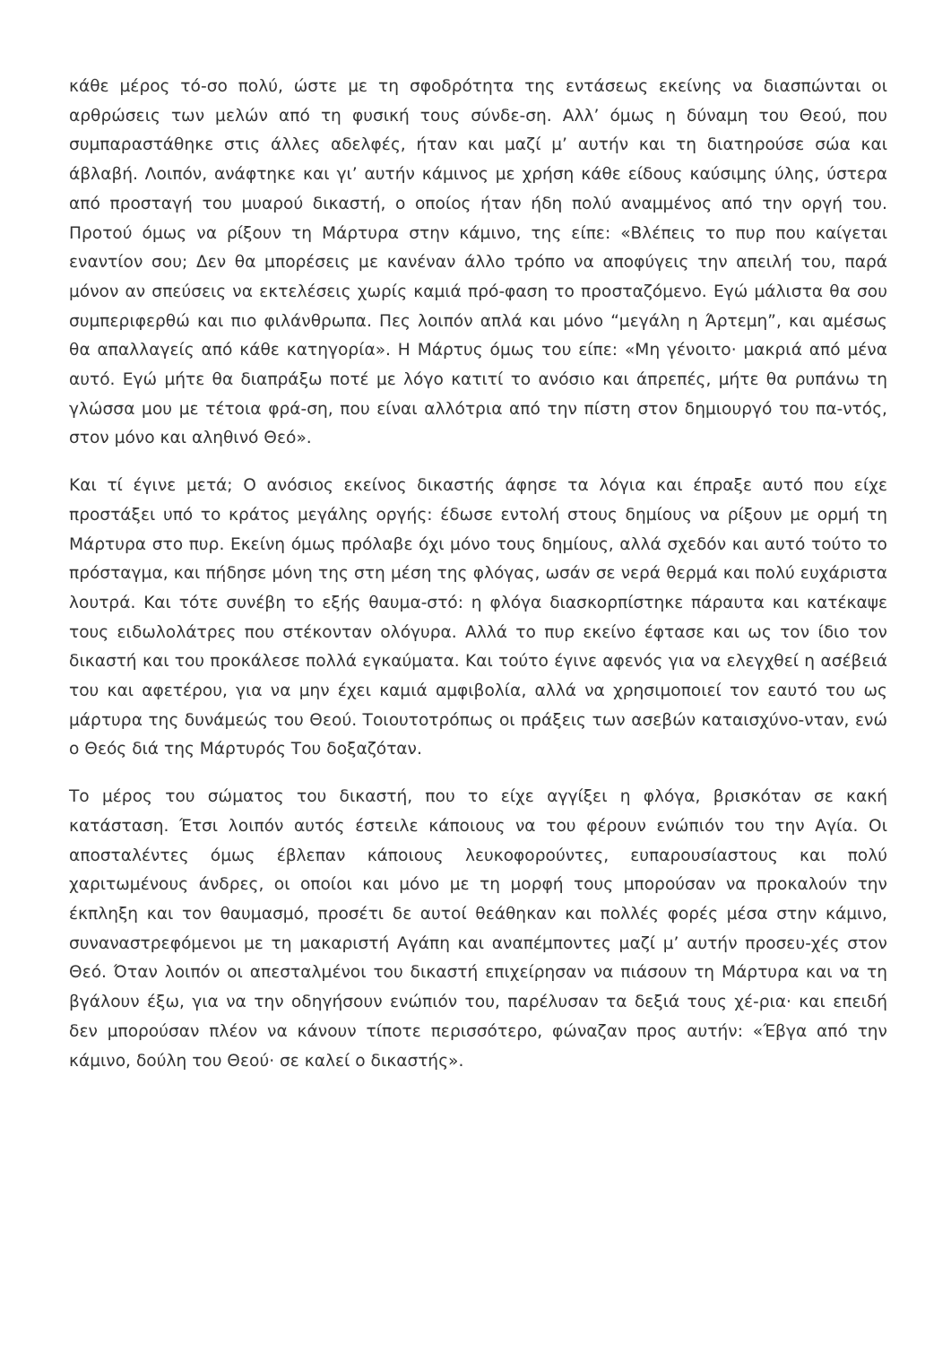κάθε μέρος τό-σο πολύ, ώστε με τη σφοδρότητα της εντάσεως εκείνης να διασπώνται οι αρθρώσεις των μελών από τη φυσική τους σύνδε-ση. Αλλ’ όμως η δύναμη του Θεού, που συμπαραστάθηκε στις άλλες αδελφές, ήταν και μαζί μ’ αυτήν και τη διατηρούσε σώα και άβλαβή. Λοιπόν, ανάφτηκε και γι’ αυτήν κάμινος με χρήση κάθε είδους καύσιμης ύλης, ύστερα από προσταγή του μυαρού δικαστή, ο οποίος ήταν ήδη πολύ αναμμένος από την οργή του. Προτού όμως να ρίξουν τη Μάρτυρα στην κάμινο, της είπε: «Βλέπεις το πυρ που καίγεται εναντίον σου; Δεν θα μπορέσεις με κανέναν άλλο τρόπο να αποφύγεις την απειλή του, παρά μόνον αν σπεύσεις να εκτελέσεις χωρίς καμιά πρό-φαση το προσταζόμενο. Εγώ μάλιστα θα σου συμπεριφερθώ και πιο φιλάνθρωπα. Πες λοιπόν απλά και μόνο “μεγάλη η Άρτεμη”, και αμέσως θα απαλλαγείς από κάθε κατηγορία». Η Μάρτυς όμως του είπε: «Μη γένοιτο· μακριά από μένα αυτό. Εγώ μήτε θα διαπράξω ποτέ με λόγο κατιτί το ανόσιο και άπρεπές, μήτε θα ρυπάνω τη γλώσσα μου με τέτοια φρά-ση, που είναι αλλότρια από την πίστη στον δημιουργό του πα-ντός, στον μόνο και αληθινό Θεό».
Και τί έγινε μετά; Ο ανόσιος εκείνος δικαστής άφησε τα λόγια και έπραξε αυτό που είχε προστάξει υπό το κράτος μεγάλης οργής: έδωσε εντολή στους δημίους να ρίξουν με ορμή τη Μάρτυρα στο πυρ. Εκείνη όμως πρόλαβε όχι μόνο τους δημίους, αλλά σχεδόν και αυτό τούτο το πρόσταγμα, και πήδησε μόνη της στη μέση της φλόγας, ωσάν σε νερά θερμά και πολύ ευχάριστα λουτρά. Και τότε συνέβη το εξής θαυμα-στό: η φλόγα διασκορπίστηκε πάραυτα και κατέκαψε τους ειδωλολάτρες που στέκονταν ολόγυρα. Αλλά το πυρ εκείνο έφτασε και ως τον ίδιο τον δικαστή και του προκάλεσε πολλά εγκαύματα. Και τούτο έγινε αφενός για να ελεγχθεί η ασέβειά του και αφετέρου, για να μην έχει καμιά αμφιβολία, αλλά να χρησιμοποιεί τον εαυτό του ως μάρτυρα της δυνάμεώς του Θεού. Τοιουτοτρόπως οι πράξεις των ασεβών καταισχύνο-νταν, ενώ ο Θεός διά της Μάρτυρός Του δοξαζόταν.
Το μέρος του σώματος του δικαστή, που το είχε αγγίξει η φλόγα, βρισκόταν σε κακή κατάσταση. Έτσι λοιπόν αυτός έστειλε κάποιους να του φέρουν ενώπιόν του την Αγία. Οι αποσταλέντες όμως έβλεπαν κάποιους λευκοφορούντες, ευπαρουσίαστους και πολύ χαριτωμένους άνδρες, οι οποίοι και μόνο με τη μορφή τους μπορούσαν να προκαλούν την έκπληξη και τον θαυμασμό, προσέτι δε αυτοί θεάθηκαν και πολλές φορές μέσα στην κάμινο, συναναστρεφόμενοι με τη μακαριστή Αγάπη και αναπέμποντες μαζί μ’ αυτήν προσευ-χές στον Θεό. Όταν λοιπόν οι απεσταλμένοι του δικαστή επιχείρησαν να πιάσουν τη Μάρτυρα και να τη βγάλουν έξω, για να την οδηγήσουν ενώπιόν του, παρέλυσαν τα δεξιά τους χέ-ρια· και επειδή δεν μπορούσαν πλέον να κάνουν τίποτε περισσότερο, φώναζαν προς αυτήν: «Έβγα από την κάμινο, δούλη του Θεού· σε καλεί ο δικαστής».